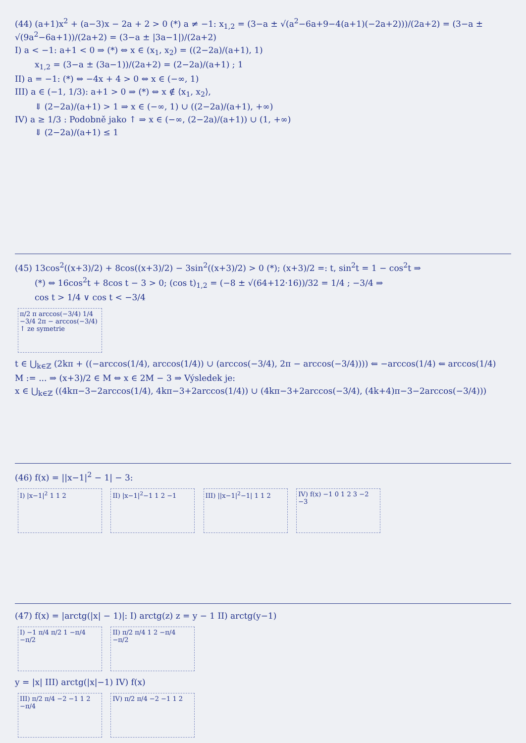(44) (a+1)x<sup>2</sup> + (a−3)x − 2a + 2 > 0 (*) a ≠ −1: x<sub>1,2</sub> = (3−a ± √(a<sup>2</sup>−6a+9−4(a+1)(−2a+2)))/(2a+2) = (3−a ± √(9a<sup>2</sup>−6a+1))/(2a+2) = (3−a ± |3a−1|)/(2a+2)
I) a < −1: a+1 < 0 ⇒ (*) ⇔ x ∈ (x<sub>1</sub>, x<sub>2</sub>) = ((2−2a)/(a+1), 1)
x<sub>1,2</sub> = (3−a ± (3a−1))/(2a+2) = (2−2a)/(a+1) ; 1
II) a = −1: (*) ⇔ −4x + 4 > 0 ⇔ x ∈ (−∞, 1)
III) a ∈ (−1, 1/3): a+1 > 0 ⇒ (*) ⇔ x ∉ ⟨x<sub>1</sub>, x<sub>2</sub>⟩,
⇓ (2−2a)/(a+1) > 1 ⇒ x ∈ (−∞, 1) ∪ ((2−2a)/(a+1), +∞)
IV) a ≥ 1/3 : Podobně jako ↑ ⇒ x ∈ (−∞, (2−2a)/(a+1)) ∪ (1, +∞)
⇓ (2−2a)/(a+1) ≤ 1
(45) 13cos<sup>2</sup>((x+3)/2) + 8cos((x+3)/2) − 3sin<sup>2</sup>((x+3)/2) > 0 (*); (x+3)/2 =: t, sin<sup>2</sup>t = 1 − cos<sup>2</sup>t ⇒
(*) ⇔ 16cos<sup>2</sup>t + 8cos t − 3 > 0; (cos t)<sub>1,2</sub> = (−8 ± √(64+12·16))/32 = 1/4 ; −3/4 ⇒
cos t > 1/4 ∨ cos t < −3/4
π/2 π arccos(−3/4) 1/4 −3/4 2π − arccos(−3/4) ↑ ze symetrie
t ∈ ⋃<sub>k∈ℤ</sub> (2kπ + ((−arccos(1/4), arccos(1/4)) ∪ (arccos(−3/4), 2π − arccos(−3/4)))) ⇐ −arccos(1/4) ⇐ arccos(1/4)
M := ... ⇒ (x+3)/2 ∈ M ⇔ x ∈ 2M − 3 ⇒ Výsledek je:
x ∈ ⋃<sub>k∈ℤ</sub> ((4kπ−3−2arccos(1/4), 4kπ−3+2arccos(1/4)) ∪ (4kπ−3+2arccos(−3/4), (4k+4)π−3−2arccos(−3/4)))
(46) f(x) = ||x−1|<sup>2</sup> − 1| − 3:
I) |x−1|<sup>2</sup> 1 1 2 II) |x−1|<sup>2</sup>−1 1 2 −1 III) ||x−1|<sup>2</sup>−1| 1 1 2
IV) f(x) −1 0 1 2 3 −2 −3
(47) f(x) = |arctg(|x| − 1)|: I) arctg(z) z = y − 1 II) arctg(y−1)
I) −1 π/4 π/2 1 −π/4 −π/2
II) π/2 π/4 1 2 −π/4 −π/2
y = |x| III) arctg(|x|−1) IV) f(x)
III) π/2 π/4 −2 −1 1 2 −π/4
IV) π/2 π/4 −2 −1 1 2